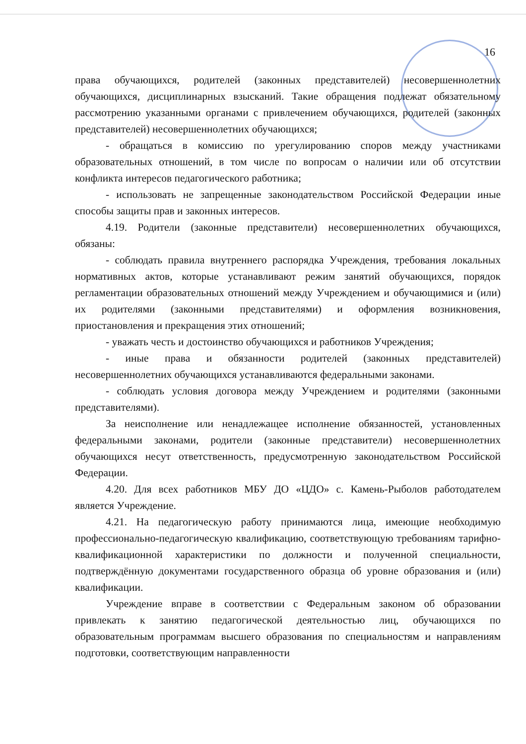16
права обучающихся, родителей (законных представителей) несовершеннолетних обучающихся, дисциплинарных взысканий. Такие обращения подлежат обязательному рассмотрению указанными органами с привлечением обучающихся, родителей (законных представителей) несовершеннолетних обучающихся;
- обращаться в комиссию по урегулированию споров между участниками образовательных отношений, в том числе по вопросам о наличии или об отсутствии конфликта интересов педагогического работника;
- использовать не запрещенные законодательством Российской Федерации иные способы защиты прав и законных интересов.
4.19. Родители (законные представители) несовершеннолетних обучающихся, обязаны:
- соблюдать правила внутреннего распорядка Учреждения, требования локальных нормативных актов, которые устанавливают режим занятий обучающихся, порядок регламентации образовательных отношений между Учреждением и обучающимися и (или) их родителями (законными представителями) и оформления возникновения, приостановления и прекращения этих отношений;
- уважать честь и достоинство обучающихся и работников Учреждения;
- иные права и обязанности родителей (законных представителей) несовершеннолетних обучающихся устанавливаются федеральными законами.
- соблюдать условия договора между Учреждением и родителями (законными представителями).
За неисполнение или ненадлежащее исполнение обязанностей, установленных федеральными законами, родители (законные представители) несовершеннолетних обучающихся несут ответственность, предусмотренную законодательством Российской Федерации.
4.20. Для всех работников МБУ ДО «ЦДО» с. Камень-Рыболов работодателем является Учреждение.
4.21. На педагогическую работу принимаются лица, имеющие необходимую профессионально-педагогическую квалификацию, соответствующую требованиям тарифно-квалификационной характеристики по должности и полученной специальности, подтверждённую документами государственного образца об уровне образования и (или) квалификации.
Учреждение вправе в соответствии с Федеральным законом об образовании привлекать к занятию педагогической деятельностью лиц, обучающихся по образовательным программам высшего образования по специальностям и направлениям подготовки, соответствующим направленности